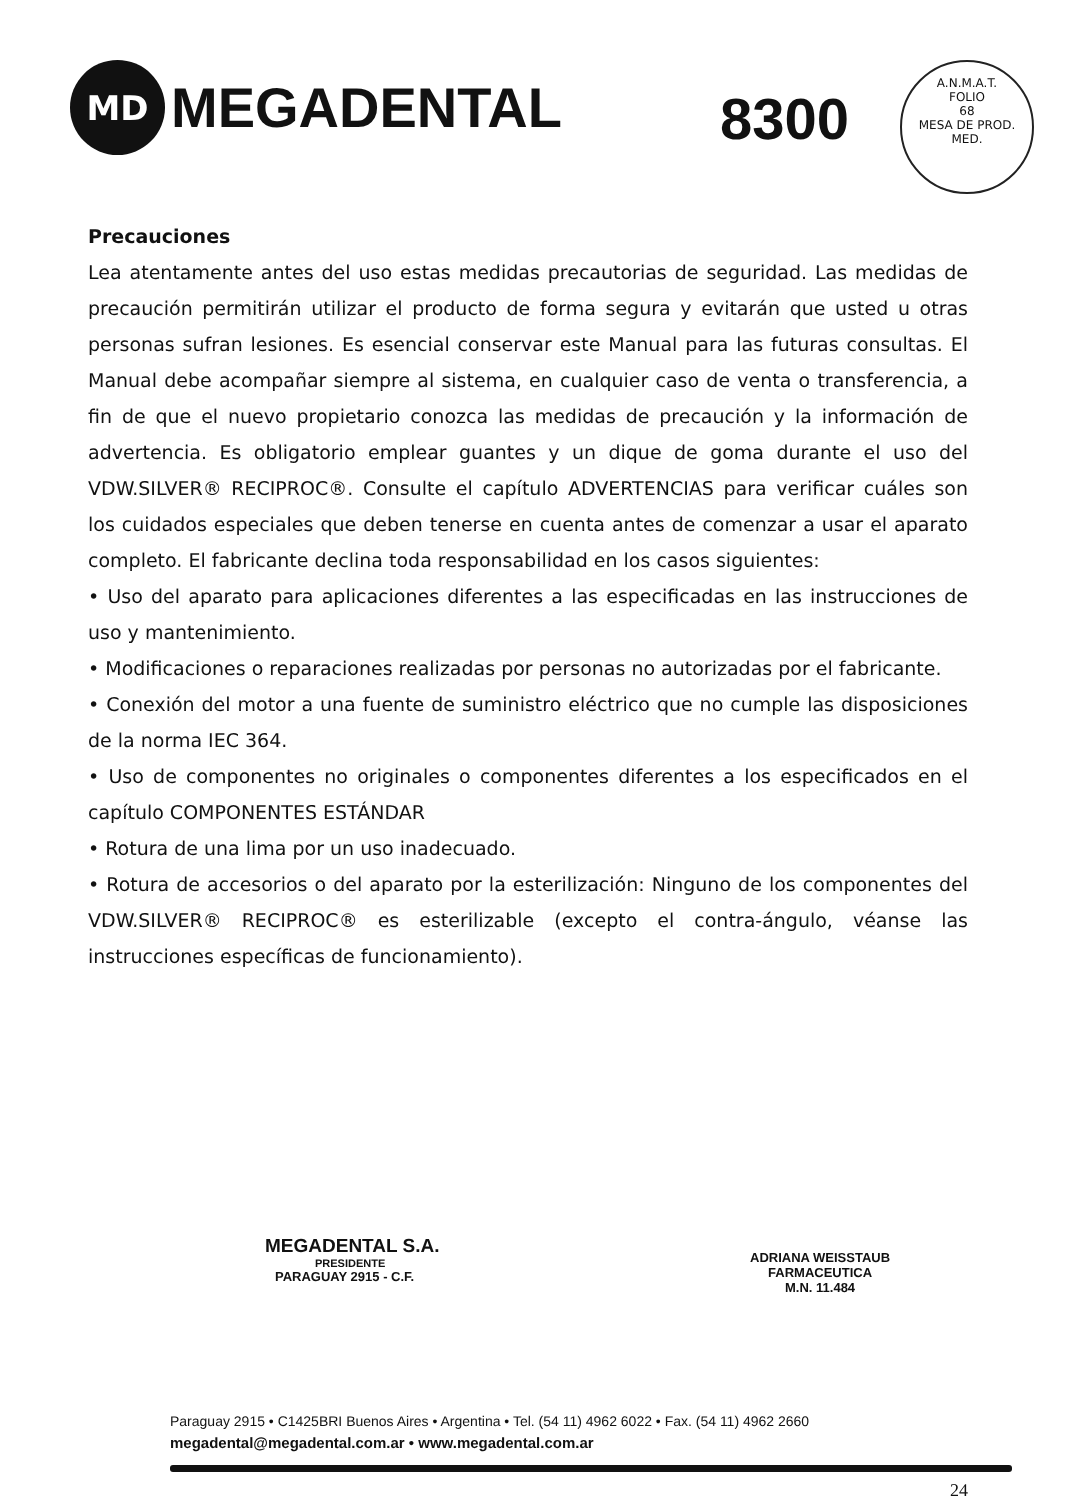MD
MEGADENTAL
8300
A.N.M.A.T.
FOLIO
68
MESA DE PROD. MED.
Precauciones
Lea atentamente antes del uso estas medidas precautorias de seguridad. Las medidas de precaución permitirán utilizar el producto de forma segura y evitarán que usted u otras personas sufran lesiones. Es esencial conservar este Manual para las futuras consultas. El Manual debe acompañar siempre al sistema, en cualquier caso de venta o transferencia, a fin de que el nuevo propietario conozca las medidas de precaución y la información de advertencia. Es obligatorio emplear guantes y un dique de goma durante el uso del VDW.SILVER® RECIPROC®. Consulte el capítulo ADVERTENCIAS para verificar cuáles son los cuidados especiales que deben tenerse en cuenta antes de comenzar a usar el aparato completo. El fabricante declina toda responsabilidad en los casos siguientes:
• Uso del aparato para aplicaciones diferentes a las especificadas en las instrucciones de uso y mantenimiento.
• Modificaciones o reparaciones realizadas por personas no autorizadas por el fabricante.
• Conexión del motor a una fuente de suministro eléctrico que no cumple las disposiciones de la norma IEC 364.
• Uso de componentes no originales o componentes diferentes a los especificados en el capítulo COMPONENTES ESTÁNDAR
• Rotura de una lima por un uso inadecuado.
• Rotura de accesorios o del aparato por la esterilización: Ninguno de los componentes del VDW.SILVER® RECIPROC® es esterilizable (excepto el contra-ángulo, véanse las instrucciones específicas de funcionamiento).
MEGADENTAL S.A.
PRESIDENTE
PARAGUAY 2915 - C.F.
ADRIANA WEISSTAUB
FARMACEUTICA
M.N. 11.484
Paraguay 2915 • C1425BRI Buenos Aires • Argentina • Tel. (54 11) 4962 6022 • Fax. (54 11) 4962 2660
megadental@megadental.com.ar • www.megadental.com.ar
24